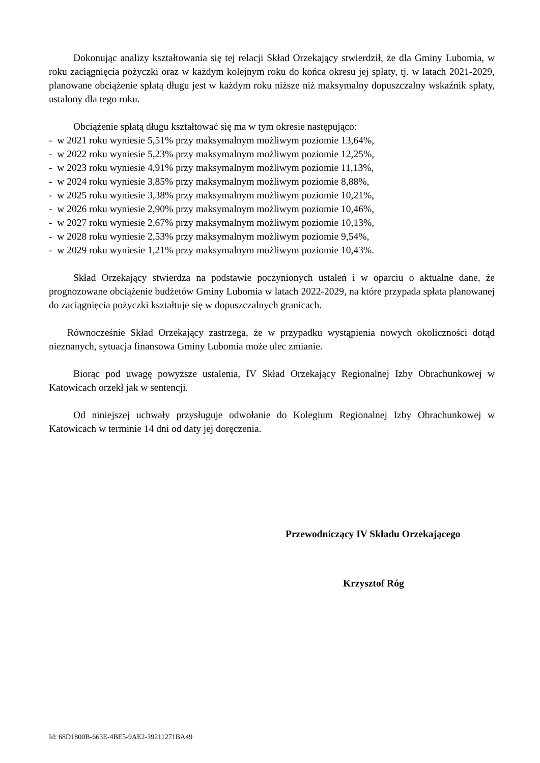Dokonując analizy kształtowania się tej relacji Skład Orzekający stwierdził, że dla Gminy Lubomia, w roku zaciągnięcia pożyczki oraz w każdym kolejnym roku do końca okresu jej spłaty, tj. w latach 2021-2029, planowane obciążenie spłatą długu jest w każdym roku niższe niż maksymalny dopuszczalny wskaźnik spłaty, ustalony dla tego roku.
Obciążenie spłatą długu kształtować się ma w tym okresie następująco:
- w 2021 roku wyniesie 5,51% przy maksymalnym możliwym poziomie 13,64%,
- w 2022 roku wyniesie 5,23% przy maksymalnym możliwym poziomie 12,25%,
- w 2023 roku wyniesie 4,91% przy maksymalnym możliwym poziomie 11,13%,
- w 2024 roku wyniesie 3,85% przy maksymalnym możliwym poziomie 8,88%,
- w 2025 roku wyniesie 3,38% przy maksymalnym możliwym poziomie 10,21%,
- w 2026 roku wyniesie 2,90% przy maksymalnym możliwym poziomie 10,46%,
- w 2027 roku wyniesie 2,67% przy maksymalnym możliwym poziomie 10,13%,
- w 2028 roku wyniesie 2,53% przy maksymalnym możliwym poziomie 9,54%,
- w 2029 roku wyniesie 1,21% przy maksymalnym możliwym poziomie 10,43%.
Skład Orzekający stwierdza na podstawie poczynionych ustaleń i w oparciu o aktualne dane, że prognozowane obciążenie budżetów Gminy Lubomia w latach 2022-2029, na które przypada spłata planowanej do zaciągnięcia pożyczki kształtuje się w dopuszczalnych granicach.
Równocześnie Skład Orzekający zastrzega, że w przypadku wystąpienia nowych okoliczności dotąd nieznanych, sytuacja finansowa Gminy Lubomia może ulec zmianie.
Biorąc pod uwagę powyższe ustalenia, IV Skład Orzekający Regionalnej Izby Obrachunkowej w Katowicach orzekł jak w sentencji.
Od niniejszej uchwały przysługuje odwołanie do Kolegium Regionalnej Izby Obrachunkowej w Katowicach w terminie 14 dni od daty jej doręczenia.
Przewodniczący IV Składu Orzekającego
Krzysztof Róg
Id: 68D1800B-663E-4BE5-9AE2-39211271BA49